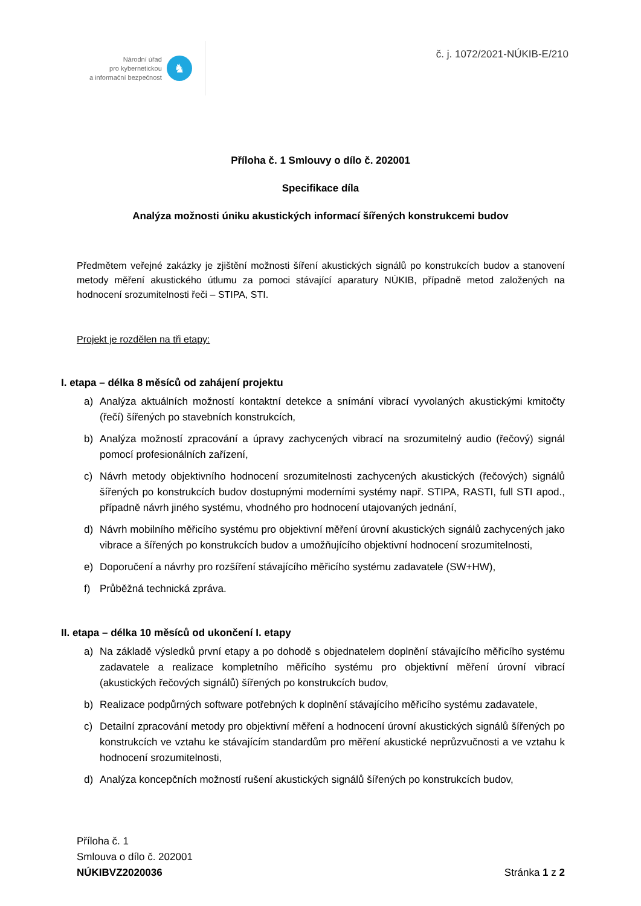Národní úřad
pro kybernetickou
a informační bezpečnost
♞
č. j. 1072/2021-NÚKIB-E/210
Příloha č. 1 Smlouvy o dílo č. 202001
Specifikace díla
Analýza možnosti úniku akustických informací šířených konstrukcemi budov
Předmětem veřejné zakázky je zjištění možnosti šíření akustických signálů po konstrukcích budov a stanovení metody měření akustického útlumu za pomoci stávající aparatury NÚKIB, případně metod založených na hodnocení srozumitelnosti řeči – STIPA, STI.
Projekt je rozdělen na tři etapy:
I. etapa – délka 8 měsíců od zahájení projektu
a) Analýza aktuálních možností kontaktní detekce a snímání vibrací vyvolaných akustickými kmitočty (řečí) šířených po stavebních konstrukcích,
b) Analýza možností zpracování a úpravy zachycených vibrací na srozumitelný audio (řečový) signál pomocí profesionálních zařízení,
c) Návrh metody objektivního hodnocení srozumitelnosti zachycených akustických (řečových) signálů šířených po konstrukcích budov dostupnými moderními systémy např. STIPA, RASTI, full STI apod., případně návrh jiného systému, vhodného pro hodnocení utajovaných jednání,
d) Návrh mobilního měřicího systému pro objektivní měření úrovní akustických signálů zachycených jako vibrace a šířených po konstrukcích budov a umožňujícího objektivní hodnocení srozumitelnosti,
e) Doporučení a návrhy pro rozšíření stávajícího měřicího systému zadavatele (SW+HW),
f) Průběžná technická zpráva.
II. etapa – délka 10 měsíců od ukončení I. etapy
a) Na základě výsledků první etapy a po dohodě s objednatelem doplnění stávajícího měřicího systému zadavatele a realizace kompletního měřicího systému pro objektivní měření úrovní vibrací (akustických řečových signálů) šířených po konstrukcích budov,
b) Realizace podpůrných software potřebných k doplnění stávajícího měřicího systému zadavatele,
c) Detailní zpracování metody pro objektivní měření a hodnocení úrovní akustických signálů šířených po konstrukcích ve vztahu ke stávajícím standardům pro měření akustické neprůzvučnosti a ve vztahu k hodnocení srozumitelnosti,
d) Analýza koncepčních možností rušení akustických signálů šířených po konstrukcích budov,
Příloha č. 1
Smlouva o dílo č. 202001
NÚKIBVZ2020036
Stránka 1 z 2